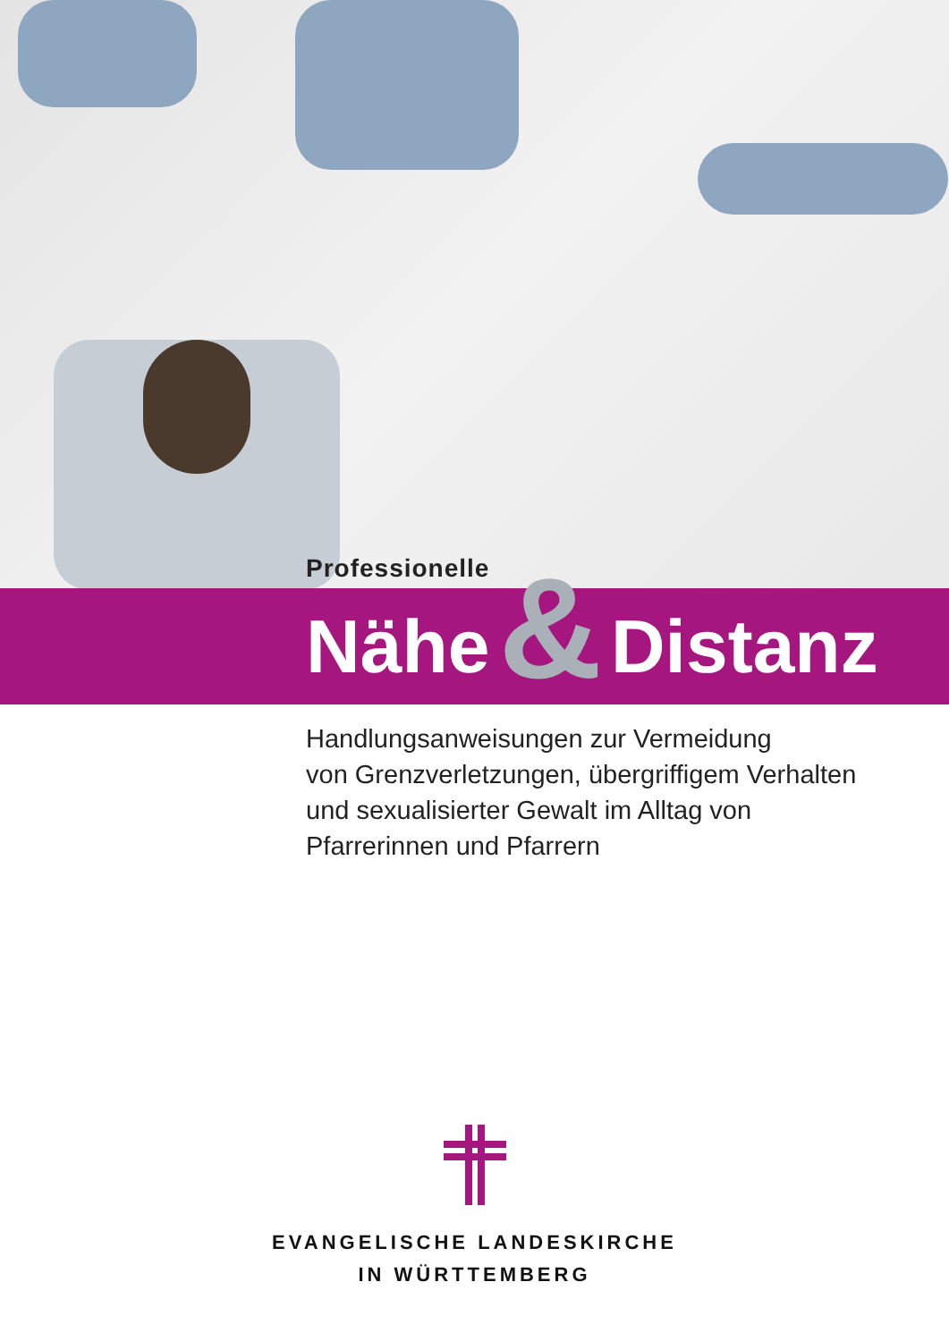Professionelle
Nähe & Distanz
Handlungsanweisungen zur Vermeidung
von Grenzverletzungen, übergriffigem Verhalten
und sexualisierter Gewalt im Alltag von
Pfarrerinnen und Pfarrern
EVANGELISCHE LANDESKIRCHE
IN WÜRTTEMBERG